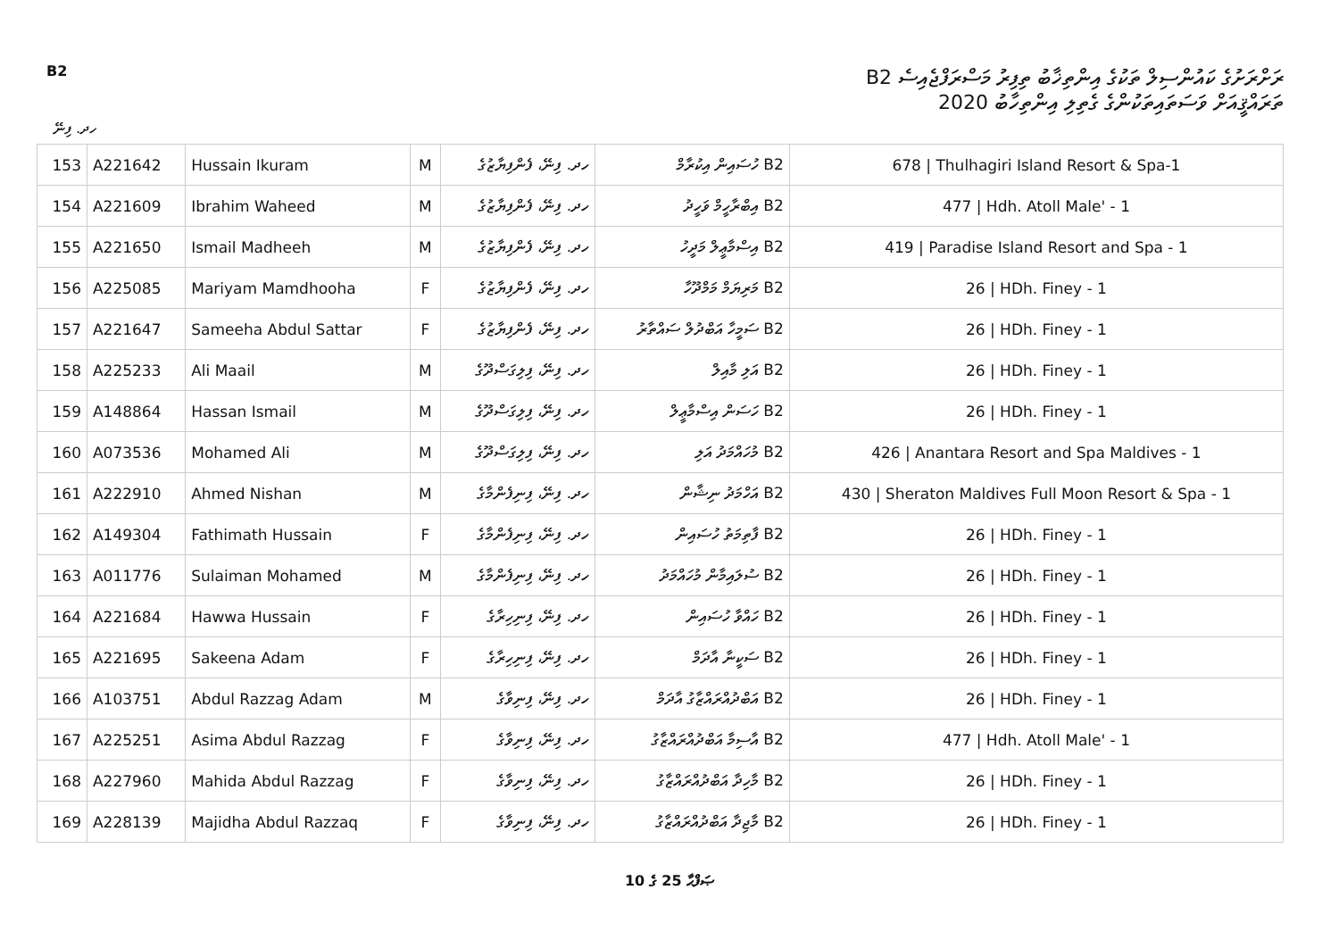B2
ރަށްރަށުގެ ކައުންސިލް ތަކުގެ އިންތިޚާބު ތިފިރު މަސްރަފްޖެއިސެ B2
ތަރައްޤީއަށް ވަސަތައިތަކުންގެ ގެތިލި އިންތިހާބު 2020
ހދ. ފިނޭ
| 153 | A221642 | Hussain Ikuram | M | ހދ. ފިނޭ، ފެންފިޔާޒުގެ | B2 ހުސައިން އިކުރާމް | 678 / Thulhagiri Island Resort & Spa-1 |
| 154 | A221609 | Ibrahim Waheed | M | ހދ. ފިނޭ، ފެންފިޔާޒުގެ | B2 އިބްރާހީމް ވަހީދު | 477 / Hdh. Atoll Male' - 1 |
| 155 | A221650 | Ismail Madheeh | M | ހދ. ފިނޭ، ފެންފިޔާޒުގެ | B2 އިސްމާޢީލް މަދީހު | 419 / Paradise Island Resort and Spa - 1 |
| 156 | A225085 | Mariyam Mamdhooha | F | ހދ. ފިނޭ، ފެންފިޔާޒުގެ | B2 މަރިޔަމް މަމްދޫހާ | 26 / HDh. Finey - 1 |
| 157 | A221647 | Sameeha Abdul Sattar | F | ހދ. ފިނޭ، ފެންފިޔާޒުގެ | B2 ސަމީހާ އަބްދުލް ސައްތާރު | 26 / HDh. Finey - 1 |
| 158 | A225233 | Ali Maail | M | ހދ. ފިނޭ، ފިލިގަސްދޫގެ | B2 އަލި މާއިލް | 26 / HDh. Finey - 1 |
| 159 | A148864 | Hassan Ismail | M | ހދ. ފިނޭ، ފިލިގަސްދޫގެ | B2 ހަސަން އިސްމާޢީލް | 26 / HDh. Finey - 1 |
| 160 | A073536 | Mohamed Ali | M | ހދ. ފިނޭ، ފިލިގަސްދޫގެ | B2 މުހައްމަދު އަލި | 426 / Anantara Resort and Spa Maldives - 1 |
| 161 | A222910 | Ahmed Nishan | M | ހދ. ފިނޭ، ފިނިފެންމާގެ | B2 އަހްމަދު ނިޝާން | 430 / Sheraton Maldives Full Moon Resort & Spa - 1 |
| 162 | A149304 | Fathimath Hussain | F | ހދ. ފިނޭ، ފިނިފެންމާގެ | B2 ފާތިމަތު ހުސައިން | 26 / HDh. Finey - 1 |
| 163 | A011776 | Sulaiman Mohamed | M | ހދ. ފިނޭ، ފިނިފެންމާގެ | B2 ސުލައިމާން މުހައްމަދު | 26 / HDh. Finey - 1 |
| 164 | A221684 | Hawwa Hussain | F | ހދ. ފިނޭ، ފިނިހިރާގެ | B2 ހައްވާ ހުސައިން | 26 / HDh. Finey - 1 |
| 165 | A221695 | Sakeena Adam | F | ހދ. ފިނޭ، ފިނިހިރާގެ | B2 ސަކީނާ އާދަމް | 26 / HDh. Finey - 1 |
| 166 | A103751 | Abdul Razzag Adam | M | ހދ. ފިނޭ، ފިނިވާގެ | B2 އަބްދުއްރައްޒާގު އާދަމް | 26 / HDh. Finey - 1 |
| 167 | A225251 | Asima Abdul Razzag | F | ހދ. ފިނޭ، ފިނިވާގެ | B2 އާސިމާ އަބްދުއްރައްޒާގު | 477 / Hdh. Atoll Male' - 1 |
| 168 | A227960 | Mahida Abdul Razzag | F | ހދ. ފިނޭ، ފިނިވާގެ | B2 މާހިދާ އަބްދުއްރައްޒާގު | 26 / HDh. Finey - 1 |
| 169 | A228139 | Majidha Abdul Razzaq | F | ހދ. ފިނޭ، ފިނިވާގެ | B2 މާޖިދާ އަބްދުއްރައްޒާގު | 26 / HDh. Finey - 1 |
ޞަފްޙާ 25 ގެ 10